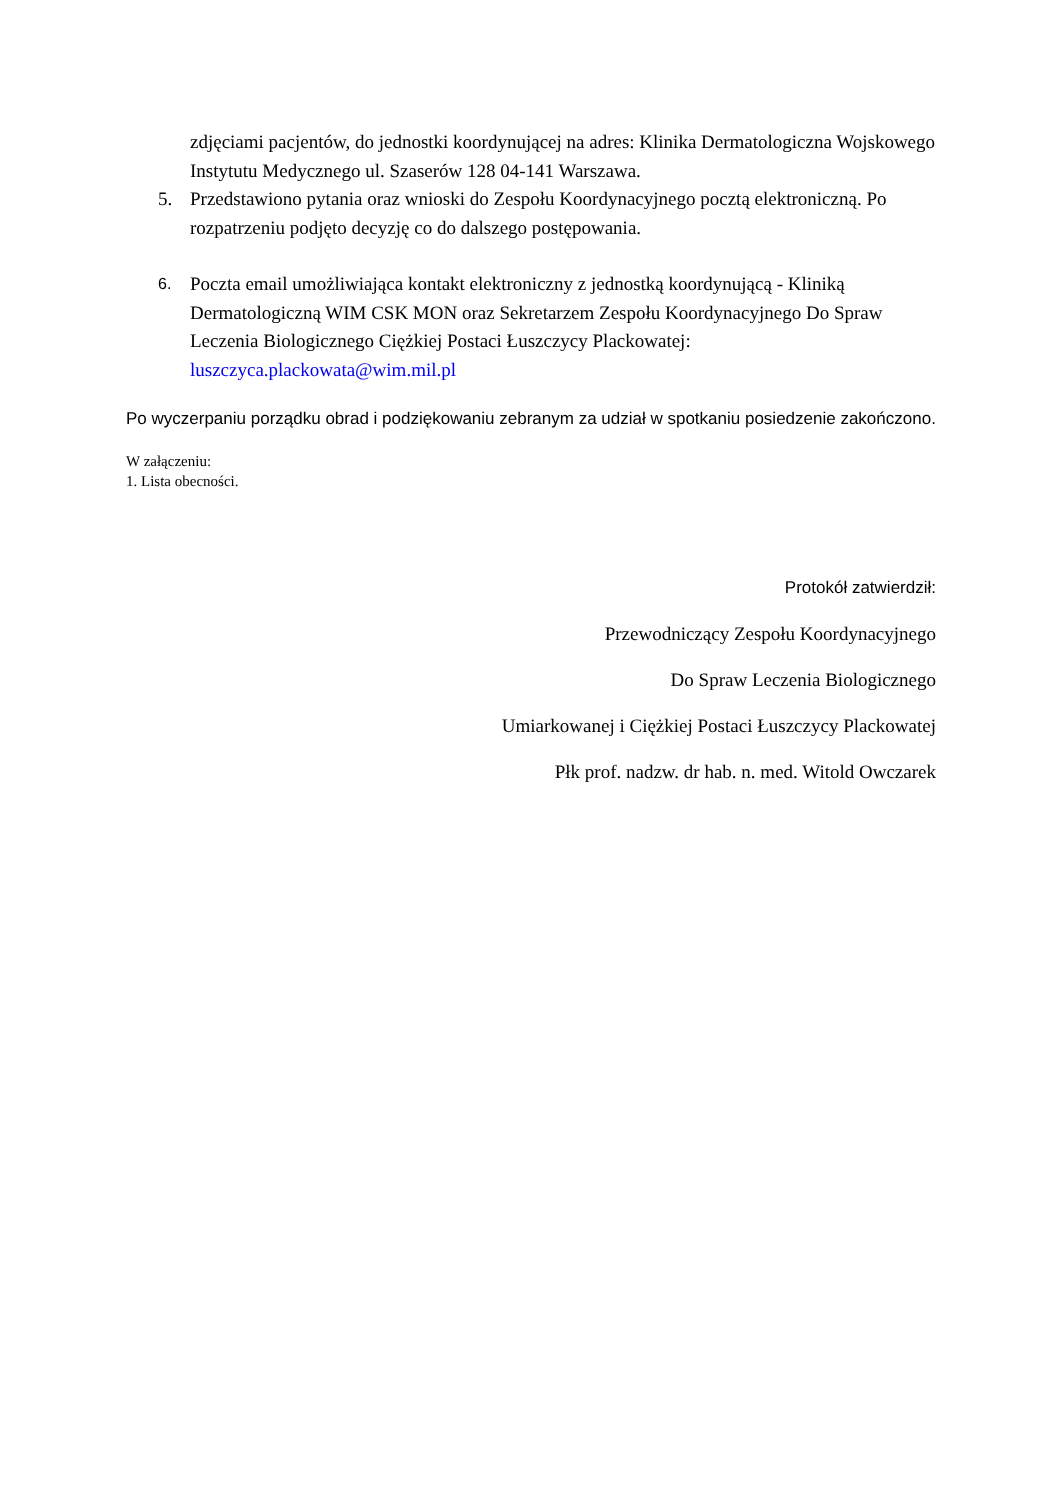zdjęciami pacjentów, do jednostki koordynującej na adres: Klinika Dermatologiczna Wojskowego Instytutu Medycznego ul. Szaserów 128 04-141 Warszawa.
5. Przedstawiono pytania oraz wnioski do Zespołu Koordynacyjnego pocztą elektroniczną. Po rozpatrzeniu podjęto decyzję co do dalszego postępowania.
6.
Poczta email umożliwiająca kontakt elektroniczny z jednostką koordynującą - Kliniką Dermatologiczną WIM CSK MON oraz Sekretarzem Zespołu Koordynacyjnego Do Spraw Leczenia Biologicznego Ciężkiej Postaci Łuszczycy Plackowatej: luszczyca.plackowata@wim.mil.pl
Po wyczerpaniu porządku obrad i podziękowaniu zebranym za udział w spotkaniu posiedzenie zakończono.
W załączeniu:
1. Lista obecności.
Protokół zatwierdził:
Przewodniczący Zespołu Koordynacyjnego
Do Spraw Leczenia Biologicznego
Umiarkowanej i Ciężkiej Postaci Łuszczycy Plackowatej
Płk prof. nadzw. dr hab. n. med. Witold Owczarek